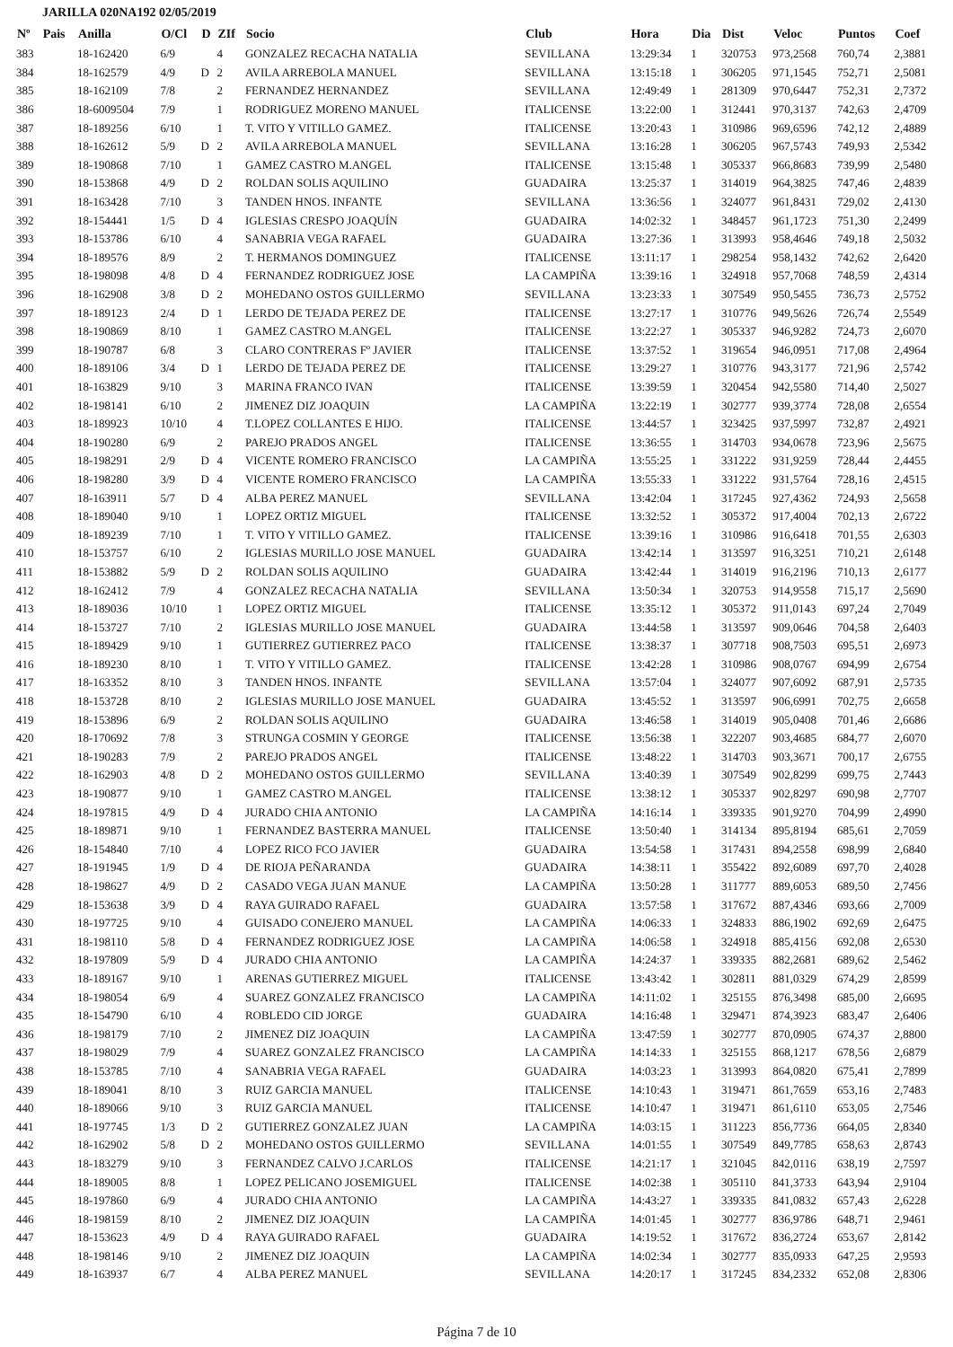JARILLA 020NA192 02/05/2019
| Nº | Pais | Anilla | O/Cl | D | ZIf | Socio | Club | Hora | Dia | Dist | Veloc | Puntos | Coef |
| --- | --- | --- | --- | --- | --- | --- | --- | --- | --- | --- | --- | --- | --- |
| 383 | | 18-162420 | 6/9 | | 4 | GONZALEZ RECACHA NATALIA | SEVILLANA | 13:29:34 | 1 | 320753 | 973,2568 | 760,74 | 2,3881 |
| 384 | | 18-162579 | 4/9 | D | 2 | AVILA ARREBOLA MANUEL | SEVILLANA | 13:15:18 | 1 | 306205 | 971,1545 | 752,71 | 2,5081 |
| 385 | | 18-162109 | 7/8 | | 2 | FERNANDEZ HERNANDEZ | SEVILLANA | 12:49:49 | 1 | 281309 | 970,6447 | 752,31 | 2,7372 |
| 386 | | 18-6009504 | 7/9 | | 1 | RODRIGUEZ MORENO MANUEL | ITALICENSE | 13:22:00 | 1 | 312441 | 970,3137 | 742,63 | 2,4709 |
| 387 | | 18-189256 | 6/10 | | 1 | T. VITO Y VITILLO GAMEZ. | ITALICENSE | 13:20:43 | 1 | 310986 | 969,6596 | 742,12 | 2,4889 |
| 388 | | 18-162612 | 5/9 | D | 2 | AVILA ARREBOLA MANUEL | SEVILLANA | 13:16:28 | 1 | 306205 | 967,5743 | 749,93 | 2,5342 |
| 389 | | 18-190868 | 7/10 | | 1 | GAMEZ CASTRO M.ANGEL | ITALICENSE | 13:15:48 | 1 | 305337 | 966,8683 | 739,99 | 2,5480 |
| 390 | | 18-153868 | 4/9 | D | 2 | ROLDAN SOLIS AQUILINO | GUADAIRA | 13:25:37 | 1 | 314019 | 964,3825 | 747,46 | 2,4839 |
| 391 | | 18-163428 | 7/10 | | 3 | TANDEN HNOS. INFANTE | SEVILLANA | 13:36:56 | 1 | 324077 | 961,8431 | 729,02 | 2,4130 |
| 392 | | 18-154441 | 1/5 | D | 4 | IGLESIAS CRESPO JOAQUÍN | GUADAIRA | 14:02:32 | 1 | 348457 | 961,1723 | 751,30 | 2,2499 |
| 393 | | 18-153786 | 6/10 | | 4 | SANABRIA VEGA RAFAEL | GUADAIRA | 13:27:36 | 1 | 313993 | 958,4646 | 749,18 | 2,5032 |
| 394 | | 18-189576 | 8/9 | | 2 | T. HERMANOS DOMINGUEZ | ITALICENSE | 13:11:17 | 1 | 298254 | 958,1432 | 742,62 | 2,6420 |
| 395 | | 18-198098 | 4/8 | D | 4 | FERNANDEZ RODRIGUEZ JOSE | LA CAMPIÑA | 13:39:16 | 1 | 324918 | 957,7068 | 748,59 | 2,4314 |
| 396 | | 18-162908 | 3/8 | D | 2 | MOHEDANO OSTOS GUILLERMO | SEVILLANA | 13:23:33 | 1 | 307549 | 950,5455 | 736,73 | 2,5752 |
| 397 | | 18-189123 | 2/4 | D | 1 | LERDO DE TEJADA PEREZ DE | ITALICENSE | 13:27:17 | 1 | 310776 | 949,5626 | 726,74 | 2,5549 |
| 398 | | 18-190869 | 8/10 | | 1 | GAMEZ CASTRO M.ANGEL | ITALICENSE | 13:22:27 | 1 | 305337 | 946,9282 | 724,73 | 2,6070 |
| 399 | | 18-190787 | 6/8 | | 3 | CLARO CONTRERAS Fº JAVIER | ITALICENSE | 13:37:52 | 1 | 319654 | 946,0951 | 717,08 | 2,4964 |
| 400 | | 18-189106 | 3/4 | D | 1 | LERDO DE TEJADA PEREZ DE | ITALICENSE | 13:29:27 | 1 | 310776 | 943,3177 | 721,96 | 2,5742 |
| 401 | | 18-163829 | 9/10 | | 3 | MARINA FRANCO IVAN | ITALICENSE | 13:39:59 | 1 | 320454 | 942,5580 | 714,40 | 2,5027 |
| 402 | | 18-198141 | 6/10 | | 2 | JIMENEZ DIZ JOAQUIN | LA CAMPIÑA | 13:22:19 | 1 | 302777 | 939,3774 | 728,08 | 2,6554 |
| 403 | | 18-189923 | 10/10 | | 4 | T.LOPEZ COLLANTES E HIJO. | ITALICENSE | 13:44:57 | 1 | 323425 | 937,5997 | 732,87 | 2,4921 |
| 404 | | 18-190280 | 6/9 | | 2 | PAREJO PRADOS ANGEL | ITALICENSE | 13:36:55 | 1 | 314703 | 934,0678 | 723,96 | 2,5675 |
| 405 | | 18-198291 | 2/9 | D | 4 | VICENTE ROMERO FRANCISCO | LA CAMPIÑA | 13:55:25 | 1 | 331222 | 931,9259 | 728,44 | 2,4455 |
| 406 | | 18-198280 | 3/9 | D | 4 | VICENTE ROMERO FRANCISCO | LA CAMPIÑA | 13:55:33 | 1 | 331222 | 931,5764 | 728,16 | 2,4515 |
| 407 | | 18-163911 | 5/7 | D | 4 | ALBA PEREZ MANUEL | SEVILLANA | 13:42:04 | 1 | 317245 | 927,4362 | 724,93 | 2,5658 |
| 408 | | 18-189040 | 9/10 | | 1 | LOPEZ ORTIZ MIGUEL | ITALICENSE | 13:32:52 | 1 | 305372 | 917,4004 | 702,13 | 2,6722 |
| 409 | | 18-189239 | 7/10 | | 1 | T. VITO Y VITILLO GAMEZ. | ITALICENSE | 13:39:16 | 1 | 310986 | 916,6418 | 701,55 | 2,6303 |
| 410 | | 18-153757 | 6/10 | | 2 | IGLESIAS MURILLO JOSE MANUEL | GUADAIRA | 13:42:14 | 1 | 313597 | 916,3251 | 710,21 | 2,6148 |
| 411 | | 18-153882 | 5/9 | D | 2 | ROLDAN SOLIS AQUILINO | GUADAIRA | 13:42:44 | 1 | 314019 | 916,2196 | 710,13 | 2,6177 |
| 412 | | 18-162412 | 7/9 | | 4 | GONZALEZ RECACHA NATALIA | SEVILLANA | 13:50:34 | 1 | 320753 | 914,9558 | 715,17 | 2,5690 |
| 413 | | 18-189036 | 10/10 | | 1 | LOPEZ ORTIZ MIGUEL | ITALICENSE | 13:35:12 | 1 | 305372 | 911,0143 | 697,24 | 2,7049 |
| 414 | | 18-153727 | 7/10 | | 2 | IGLESIAS MURILLO JOSE MANUEL | GUADAIRA | 13:44:58 | 1 | 313597 | 909,0646 | 704,58 | 2,6403 |
| 415 | | 18-189429 | 9/10 | | 1 | GUTIERREZ GUTIERREZ PACO | ITALICENSE | 13:38:37 | 1 | 307718 | 908,7503 | 695,51 | 2,6973 |
| 416 | | 18-189230 | 8/10 | | 1 | T. VITO Y VITILLO GAMEZ. | ITALICENSE | 13:42:28 | 1 | 310986 | 908,0767 | 694,99 | 2,6754 |
| 417 | | 18-163352 | 8/10 | | 3 | TANDEN HNOS. INFANTE | SEVILLANA | 13:57:04 | 1 | 324077 | 907,6092 | 687,91 | 2,5735 |
| 418 | | 18-153728 | 8/10 | | 2 | IGLESIAS MURILLO JOSE MANUEL | GUADAIRA | 13:45:52 | 1 | 313597 | 906,6991 | 702,75 | 2,6658 |
| 419 | | 18-153896 | 6/9 | | 2 | ROLDAN SOLIS AQUILINO | GUADAIRA | 13:46:58 | 1 | 314019 | 905,0408 | 701,46 | 2,6686 |
| 420 | | 18-170692 | 7/8 | | 3 | STRUNGA COSMIN Y GEORGE | ITALICENSE | 13:56:38 | 1 | 322207 | 903,4685 | 684,77 | 2,6070 |
| 421 | | 18-190283 | 7/9 | | 2 | PAREJO PRADOS ANGEL | ITALICENSE | 13:48:22 | 1 | 314703 | 903,3671 | 700,17 | 2,6755 |
| 422 | | 18-162903 | 4/8 | D | 2 | MOHEDANO OSTOS GUILLERMO | SEVILLANA | 13:40:39 | 1 | 307549 | 902,8299 | 699,75 | 2,7443 |
| 423 | | 18-190877 | 9/10 | | 1 | GAMEZ CASTRO M.ANGEL | ITALICENSE | 13:38:12 | 1 | 305337 | 902,8297 | 690,98 | 2,7707 |
| 424 | | 18-197815 | 4/9 | D | 4 | JURADO CHIA ANTONIO | LA CAMPIÑA | 14:16:14 | 1 | 339335 | 901,9270 | 704,99 | 2,4990 |
| 425 | | 18-189871 | 9/10 | | 1 | FERNANDEZ BASTERRA MANUEL | ITALICENSE | 13:50:40 | 1 | 314134 | 895,8194 | 685,61 | 2,7059 |
| 426 | | 18-154840 | 7/10 | | 4 | LOPEZ RICO FCO JAVIER | GUADAIRA | 13:54:58 | 1 | 317431 | 894,2558 | 698,99 | 2,6840 |
| 427 | | 18-191945 | 1/9 | D | 4 | DE RIOJA PEÑARANDA | GUADAIRA | 14:38:11 | 1 | 355422 | 892,6089 | 697,70 | 2,4028 |
| 428 | | 18-198627 | 4/9 | D | 2 | CASADO VEGA JUAN MANUE | LA CAMPIÑA | 13:50:28 | 1 | 311777 | 889,6053 | 689,50 | 2,7456 |
| 429 | | 18-153638 | 3/9 | D | 4 | RAYA GUIRADO RAFAEL | GUADAIRA | 13:57:58 | 1 | 317672 | 887,4346 | 693,66 | 2,7009 |
| 430 | | 18-197725 | 9/10 | | 4 | GUISADO CONEJERO MANUEL | LA CAMPIÑA | 14:06:33 | 1 | 324833 | 886,1902 | 692,69 | 2,6475 |
| 431 | | 18-198110 | 5/8 | D | 4 | FERNANDEZ RODRIGUEZ JOSE | LA CAMPIÑA | 14:06:58 | 1 | 324918 | 885,4156 | 692,08 | 2,6530 |
| 432 | | 18-197809 | 5/9 | D | 4 | JURADO CHIA ANTONIO | LA CAMPIÑA | 14:24:37 | 1 | 339335 | 882,2681 | 689,62 | 2,5462 |
| 433 | | 18-189167 | 9/10 | | 1 | ARENAS GUTIERREZ MIGUEL | ITALICENSE | 13:43:42 | 1 | 302811 | 881,0329 | 674,29 | 2,8599 |
| 434 | | 18-198054 | 6/9 | | 4 | SUAREZ GONZALEZ FRANCISCO | LA CAMPIÑA | 14:11:02 | 1 | 325155 | 876,3498 | 685,00 | 2,6695 |
| 435 | | 18-154790 | 6/10 | | 4 | ROBLEDO CID JORGE | GUADAIRA | 14:16:48 | 1 | 329471 | 874,3923 | 683,47 | 2,6406 |
| 436 | | 18-198179 | 7/10 | | 2 | JIMENEZ DIZ JOAQUIN | LA CAMPIÑA | 13:47:59 | 1 | 302777 | 870,0905 | 674,37 | 2,8800 |
| 437 | | 18-198029 | 7/9 | | 4 | SUAREZ GONZALEZ FRANCISCO | LA CAMPIÑA | 14:14:33 | 1 | 325155 | 868,1217 | 678,56 | 2,6879 |
| 438 | | 18-153785 | 7/10 | | 4 | SANABRIA VEGA RAFAEL | GUADAIRA | 14:03:23 | 1 | 313993 | 864,0820 | 675,41 | 2,7899 |
| 439 | | 18-189041 | 8/10 | | 3 | RUIZ GARCIA MANUEL | ITALICENSE | 14:10:43 | 1 | 319471 | 861,7659 | 653,16 | 2,7483 |
| 440 | | 18-189066 | 9/10 | | 3 | RUIZ GARCIA MANUEL | ITALICENSE | 14:10:47 | 1 | 319471 | 861,6110 | 653,05 | 2,7546 |
| 441 | | 18-197745 | 1/3 | D | 2 | GUTIERREZ GONZALEZ JUAN | LA CAMPIÑA | 14:03:15 | 1 | 311223 | 856,7736 | 664,05 | 2,8340 |
| 442 | | 18-162902 | 5/8 | D | 2 | MOHEDANO OSTOS GUILLERMO | SEVILLANA | 14:01:55 | 1 | 307549 | 849,7785 | 658,63 | 2,8743 |
| 443 | | 18-183279 | 9/10 | | 3 | FERNANDEZ CALVO J.CARLOS | ITALICENSE | 14:21:17 | 1 | 321045 | 842,0116 | 638,19 | 2,7597 |
| 444 | | 18-189005 | 8/8 | | 1 | LOPEZ PELICANO JOSEMIGUEL | ITALICENSE | 14:02:38 | 1 | 305110 | 841,3733 | 643,94 | 2,9104 |
| 445 | | 18-197860 | 6/9 | | 4 | JURADO CHIA ANTONIO | LA CAMPIÑA | 14:43:27 | 1 | 339335 | 841,0832 | 657,43 | 2,6228 |
| 446 | | 18-198159 | 8/10 | | 2 | JIMENEZ DIZ JOAQUIN | LA CAMPIÑA | 14:01:45 | 1 | 302777 | 836,9786 | 648,71 | 2,9461 |
| 447 | | 18-153623 | 4/9 | D | 4 | RAYA GUIRADO RAFAEL | GUADAIRA | 14:19:52 | 1 | 317672 | 836,2724 | 653,67 | 2,8142 |
| 448 | | 18-198146 | 9/10 | | 2 | JIMENEZ DIZ JOAQUIN | LA CAMPIÑA | 14:02:34 | 1 | 302777 | 835,0933 | 647,25 | 2,9593 |
| 449 | | 18-163937 | 6/7 | | 4 | ALBA PEREZ MANUEL | SEVILLANA | 14:20:17 | 1 | 317245 | 834,2332 | 652,08 | 2,8306 |
Página 7 de 10